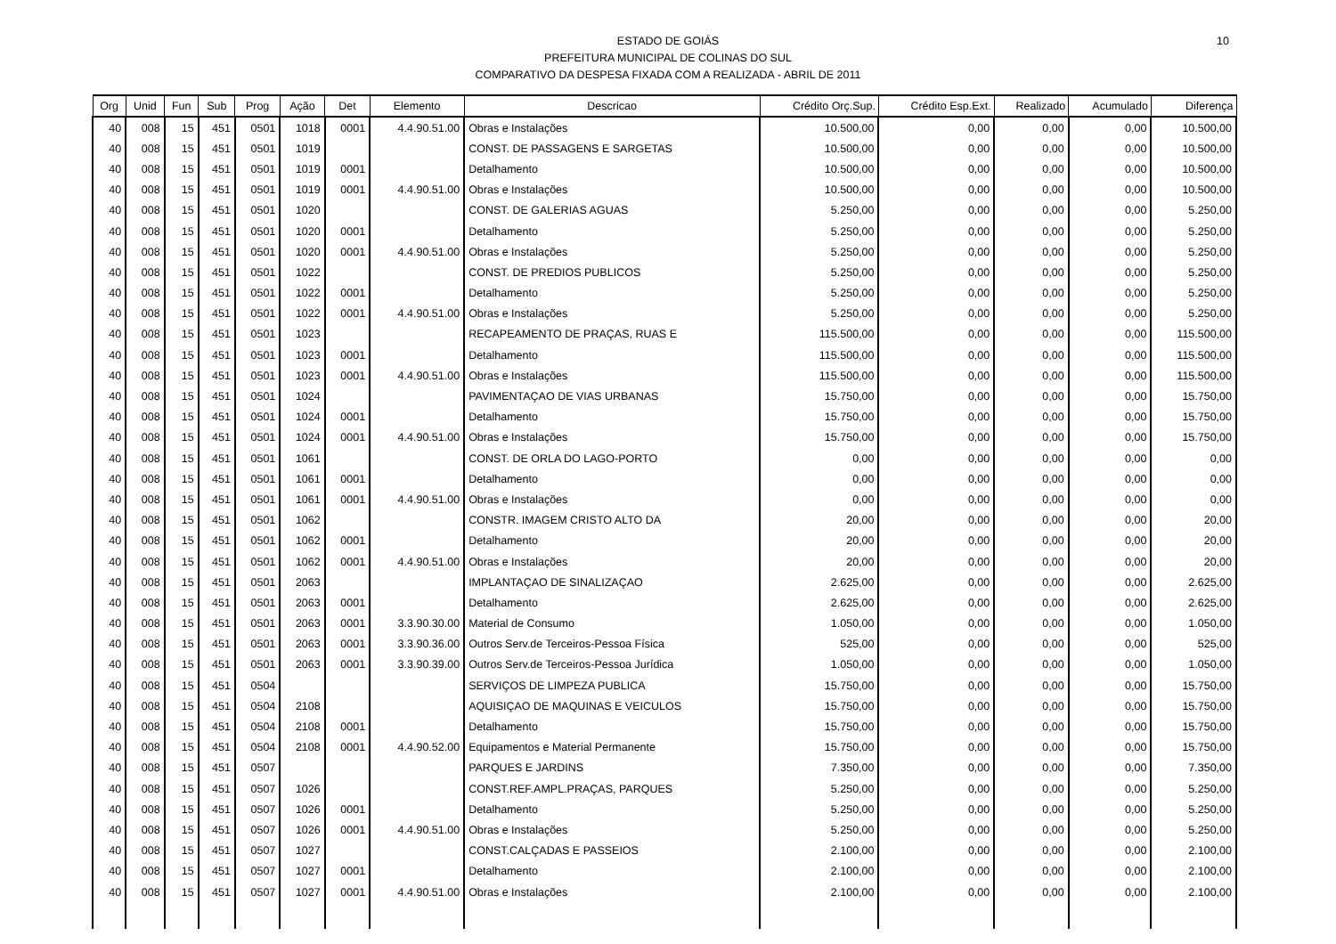10 ESTADO DE GOIÁS
PREFEITURA MUNICIPAL DE COLINAS DO SUL
COMPARATIVO DA DESPESA FIXADA COM A REALIZADA - ABRIL DE 2011
| Org | Unid | Fun | Sub | Prog | Ação | Det | Elemento | Descricao | Crédito Orç.Sup. | Crédito Esp.Ext. | Realizado | Acumulado | Diferença |
| --- | --- | --- | --- | --- | --- | --- | --- | --- | --- | --- | --- | --- | --- |
| 40 | 008 | 15 | 451 | 0501 | 1018 | 0001 | 4.4.90.51.00 | Obras e Instalações | 10.500,00 | 0,00 | 0,00 | 0,00 | 10.500,00 |
| 40 | 008 | 15 | 451 | 0501 | 1019 | | | CONST. DE PASSAGENS E SARGETAS | 10.500,00 | 0,00 | 0,00 | 0,00 | 10.500,00 |
| 40 | 008 | 15 | 451 | 0501 | 1019 | 0001 | | Detalhamento | 10.500,00 | 0,00 | 0,00 | 0,00 | 10.500,00 |
| 40 | 008 | 15 | 451 | 0501 | 1019 | 0001 | 4.4.90.51.00 | Obras e Instalações | 10.500,00 | 0,00 | 0,00 | 0,00 | 10.500,00 |
| 40 | 008 | 15 | 451 | 0501 | 1020 | | | CONST. DE GALERIAS AGUAS | 5.250,00 | 0,00 | 0,00 | 0,00 | 5.250,00 |
| 40 | 008 | 15 | 451 | 0501 | 1020 | 0001 | | Detalhamento | 5.250,00 | 0,00 | 0,00 | 0,00 | 5.250,00 |
| 40 | 008 | 15 | 451 | 0501 | 1020 | 0001 | 4.4.90.51.00 | Obras e Instalações | 5.250,00 | 0,00 | 0,00 | 0,00 | 5.250,00 |
| 40 | 008 | 15 | 451 | 0501 | 1022 | | | CONST. DE PREDIOS PUBLICOS | 5.250,00 | 0,00 | 0,00 | 0,00 | 5.250,00 |
| 40 | 008 | 15 | 451 | 0501 | 1022 | 0001 | | Detalhamento | 5.250,00 | 0,00 | 0,00 | 0,00 | 5.250,00 |
| 40 | 008 | 15 | 451 | 0501 | 1022 | 0001 | 4.4.90.51.00 | Obras e Instalações | 5.250,00 | 0,00 | 0,00 | 0,00 | 5.250,00 |
| 40 | 008 | 15 | 451 | 0501 | 1023 | | | RECAPEAMENTO DE PRAÇAS, RUAS E | 115.500,00 | 0,00 | 0,00 | 0,00 | 115.500,00 |
| 40 | 008 | 15 | 451 | 0501 | 1023 | 0001 | | Detalhamento | 115.500,00 | 0,00 | 0,00 | 0,00 | 115.500,00 |
| 40 | 008 | 15 | 451 | 0501 | 1023 | 0001 | 4.4.90.51.00 | Obras e Instalações | 115.500,00 | 0,00 | 0,00 | 0,00 | 115.500,00 |
| 40 | 008 | 15 | 451 | 0501 | 1024 | | | PAVIMENTAÇAO DE VIAS URBANAS | 15.750,00 | 0,00 | 0,00 | 0,00 | 15.750,00 |
| 40 | 008 | 15 | 451 | 0501 | 1024 | 0001 | | Detalhamento | 15.750,00 | 0,00 | 0,00 | 0,00 | 15.750,00 |
| 40 | 008 | 15 | 451 | 0501 | 1024 | 0001 | 4.4.90.51.00 | Obras e Instalações | 15.750,00 | 0,00 | 0,00 | 0,00 | 15.750,00 |
| 40 | 008 | 15 | 451 | 0501 | 1061 | | | CONST. DE ORLA DO LAGO-PORTO | 0,00 | 0,00 | 0,00 | 0,00 | 0,00 |
| 40 | 008 | 15 | 451 | 0501 | 1061 | 0001 | | Detalhamento | 0,00 | 0,00 | 0,00 | 0,00 | 0,00 |
| 40 | 008 | 15 | 451 | 0501 | 1061 | 0001 | 4.4.90.51.00 | Obras e Instalações | 0,00 | 0,00 | 0,00 | 0,00 | 0,00 |
| 40 | 008 | 15 | 451 | 0501 | 1062 | | | CONSTR. IMAGEM CRISTO ALTO DA | 20,00 | 0,00 | 0,00 | 0,00 | 20,00 |
| 40 | 008 | 15 | 451 | 0501 | 1062 | 0001 | | Detalhamento | 20,00 | 0,00 | 0,00 | 0,00 | 20,00 |
| 40 | 008 | 15 | 451 | 0501 | 1062 | 0001 | 4.4.90.51.00 | Obras e Instalações | 20,00 | 0,00 | 0,00 | 0,00 | 20,00 |
| 40 | 008 | 15 | 451 | 0501 | 2063 | | | IMPLANTAÇAO DE SINALIZAÇAO | 2.625,00 | 0,00 | 0,00 | 0,00 | 2.625,00 |
| 40 | 008 | 15 | 451 | 0501 | 2063 | 0001 | | Detalhamento | 2.625,00 | 0,00 | 0,00 | 0,00 | 2.625,00 |
| 40 | 008 | 15 | 451 | 0501 | 2063 | 0001 | 3.3.90.30.00 | Material de Consumo | 1.050,00 | 0,00 | 0,00 | 0,00 | 1.050,00 |
| 40 | 008 | 15 | 451 | 0501 | 2063 | 0001 | 3.3.90.36.00 | Outros Serv.de Terceiros-Pessoa Física | 525,00 | 0,00 | 0,00 | 0,00 | 525,00 |
| 40 | 008 | 15 | 451 | 0501 | 2063 | 0001 | 3.3.90.39.00 | Outros Serv.de Terceiros-Pessoa Jurídica | 1.050,00 | 0,00 | 0,00 | 0,00 | 1.050,00 |
| 40 | 008 | 15 | 451 | 0504 | | | | SERVIÇOS DE LIMPEZA PUBLICA | 15.750,00 | 0,00 | 0,00 | 0,00 | 15.750,00 |
| 40 | 008 | 15 | 451 | 0504 | 2108 | | | AQUISIÇAO DE MAQUINAS E VEICULOS | 15.750,00 | 0,00 | 0,00 | 0,00 | 15.750,00 |
| 40 | 008 | 15 | 451 | 0504 | 2108 | 0001 | | Detalhamento | 15.750,00 | 0,00 | 0,00 | 0,00 | 15.750,00 |
| 40 | 008 | 15 | 451 | 0504 | 2108 | 0001 | 4.4.90.52.00 | Equipamentos e Material Permanente | 15.750,00 | 0,00 | 0,00 | 0,00 | 15.750,00 |
| 40 | 008 | 15 | 451 | 0507 | | | | PARQUES E JARDINS | 7.350,00 | 0,00 | 0,00 | 0,00 | 7.350,00 |
| 40 | 008 | 15 | 451 | 0507 | 1026 | | | CONST.REF.AMPL.PRAÇAS, PARQUES | 5.250,00 | 0,00 | 0,00 | 0,00 | 5.250,00 |
| 40 | 008 | 15 | 451 | 0507 | 1026 | 0001 | | Detalhamento | 5.250,00 | 0,00 | 0,00 | 0,00 | 5.250,00 |
| 40 | 008 | 15 | 451 | 0507 | 1026 | 0001 | 4.4.90.51.00 | Obras e Instalações | 5.250,00 | 0,00 | 0,00 | 0,00 | 5.250,00 |
| 40 | 008 | 15 | 451 | 0507 | 1027 | | | CONST.CALÇADAS E PASSEIOS | 2.100,00 | 0,00 | 0,00 | 0,00 | 2.100,00 |
| 40 | 008 | 15 | 451 | 0507 | 1027 | 0001 | | Detalhamento | 2.100,00 | 0,00 | 0,00 | 0,00 | 2.100,00 |
| 40 | 008 | 15 | 451 | 0507 | 1027 | 0001 | 4.4.90.51.00 | Obras e Instalações | 2.100,00 | 0,00 | 0,00 | 0,00 | 2.100,00 |